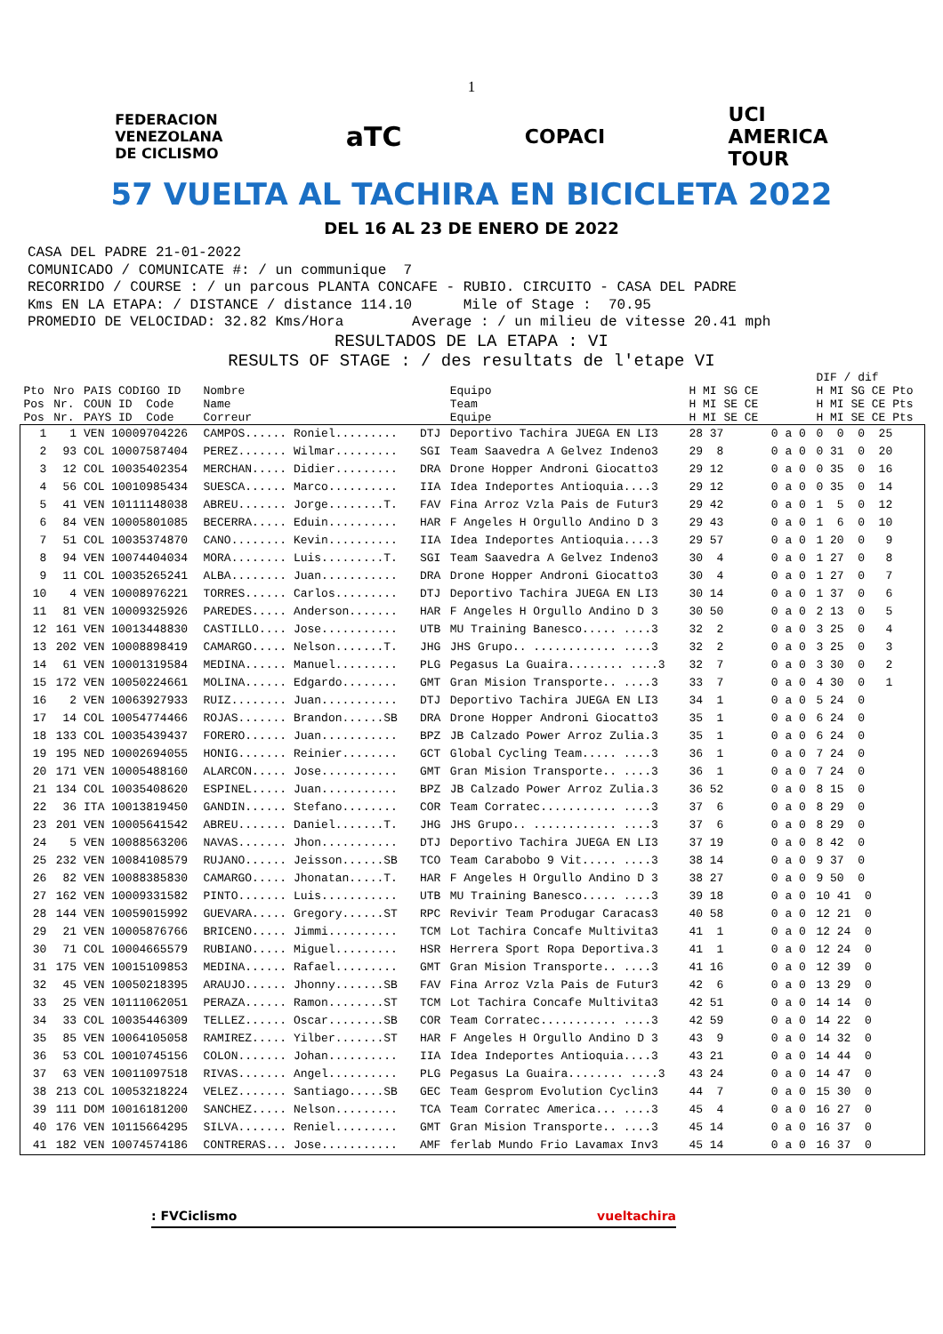1
FEDERACION
VENEZOLANA
DE CICLISMO aTC COPACI UCI
AMERICA
TOUR
57 VUELTA AL TACHIRA EN BICICLETA 2022
DEL 16 AL 23 DE ENERO DE 2022
CASA DEL PADRE 21-01-2022 COMUNICADO / COMUNICATE #: / un communique 7 RECORRIDO / COURSE : / un parcous PLANTA CONCAFE - RUBIO. CIRCUITO - CASA DEL PADRE Kms EN LA ETAPA: / DISTANCE / distance 114.10 Mile of Stage : 70.95 PROMEDIO DE VELOCIDAD: 32.82 Kms/Hora Average : / un milieu de vitesse 20.41 mph
RESULTADOS DE LA ETAPA : VI
RESULTS OF STAGE : / des resultats de l'etape VI
| | | | | | | | | DIF / dif |
| --- | --- | --- | --- | --- | --- | --- | --- | --- |
| Pto | Nro | PAIS CODIGO ID | Nombre | | Equipo | H MI SG CE | | H MI SG CE Pto |
| Pos | Nr. | COUN ID Code | Name | | Team | H MI SE CE | | H MI SE CE Pts |
| Pos | Nr. | PAYS ID Code | Correur | | Equipe | H MI SE CE | | H MI SE CE Pts |
| 1 | 1 | VEN 10009704226 | CAMPOS...... Roniel......... | DTJ | Deportivo Tachira JUEGA EN LI3 | 28 37 | 0 a 0 | 0 0 0 25 |
| 2 | 93 | COL 10007587404 | PEREZ....... Wilmar......... | SGI | Team Saavedra A Gelvez Indeno3 | 29 8 | 0 a 0 | 0 31 0 20 |
| 3 | 12 | COL 10035402354 | MERCHAN..... Didier......... | DRA | Drone Hopper Androni Giocatto3 | 29 12 | 0 a 0 | 0 35 0 16 |
| 4 | 56 | COL 10010985434 | SUESCA...... Marco.......... | IIA | Idea Indeportes Antioquia....3 | 29 12 | 0 a 0 | 0 35 0 14 |
| 5 | 41 | VEN 10111148038 | ABREU....... Jorge........T. | FAV | Fina Arroz Vzla Pais de Futur3 | 29 42 | 0 a 0 | 1 5 0 12 |
| 6 | 84 | VEN 10005801085 | BECERRA..... Eduin.......... | HAR | F Angeles H Orgullo Andino D 3 | 29 43 | 0 a 0 | 1 6 0 10 |
| 7 | 51 | COL 10035374870 | CANO........ Kevin.......... | IIA | Idea Indeportes Antioquia....3 | 29 57 | 0 a 0 | 1 20 0 9 |
| 8 | 94 | VEN 10074404034 | MORA........ Luis.........T. | SGI | Team Saavedra A Gelvez Indeno3 | 30 4 | 0 a 0 | 1 27 0 8 |
| 9 | 11 | COL 10035265241 | ALBA........ Juan........... | DRA | Drone Hopper Androni Giocatto3 | 30 4 | 0 a 0 | 1 27 0 7 |
| 10 | 4 | VEN 10008976221 | TORRES...... Carlos......... | DTJ | Deportivo Tachira JUEGA EN LI3 | 30 14 | 0 a 0 | 1 37 0 6 |
| 11 | 81 | VEN 10009325926 | PAREDES..... Anderson....... | HAR | F Angeles H Orgullo Andino D 3 | 30 50 | 0 a 0 | 2 13 0 5 |
| 12 | 161 | VEN 10013448830 | CASTILLO.... Jose........... | UTB | MU Training Banesco..... ....3 | 32 2 | 0 a 0 | 3 25 0 4 |
| 13 | 202 | VEN 10008898419 | CAMARGO..... Nelson.......T. | JHG | JHS Grupo.. ............ ....3 | 32 2 | 0 a 0 | 3 25 0 3 |
| 14 | 61 | VEN 10001319584 | MEDINA...... Manuel......... | PLG | Pegasus La Guaira........ ....3 | 32 7 | 0 a 0 | 3 30 0 2 |
| 15 | 172 | VEN 10050224661 | MOLINA...... Edgardo........ | GMT | Gran Mision Transporte.. ....3 | 33 7 | 0 a 0 | 4 30 0 1 |
| 16 | 2 | VEN 10063927933 | RUIZ........ Juan........... | DTJ | Deportivo Tachira JUEGA EN LI3 | 34 1 | 0 a 0 | 5 24 0 |
| 17 | 14 | COL 10054774466 | ROJAS....... Brandon......SB | DRA | Drone Hopper Androni Giocatto3 | 35 1 | 0 a 0 | 6 24 0 |
| 18 | 133 | COL 10035439437 | FORERO...... Juan........... | BPZ | JB Calzado Power Arroz Zulia.3 | 35 1 | 0 a 0 | 6 24 0 |
| 19 | 195 | NED 10002694055 | HONIG....... Reinier........ | GCT | Global Cycling Team..... ....3 | 36 1 | 0 a 0 | 7 24 0 |
| 20 | 171 | VEN 10005488160 | ALARCON..... Jose........... | GMT | Gran Mision Transporte.. ....3 | 36 1 | 0 a 0 | 7 24 0 |
| 21 | 134 | COL 10035408620 | ESPINEL..... Juan........... | BPZ | JB Calzado Power Arroz Zulia.3 | 36 52 | 0 a 0 | 8 15 0 |
| 22 | 36 | ITA 10013819450 | GANDIN...... Stefano........ | COR | Team Corratec........... ....3 | 37 6 | 0 a 0 | 8 29 0 |
| 23 | 201 | VEN 10005641542 | ABREU....... Daniel.......T. | JHG | JHS Grupo.. ............ ....3 | 37 6 | 0 a 0 | 8 29 0 |
| 24 | 5 | VEN 10088563206 | NAVAS....... Jhon........... | DTJ | Deportivo Tachira JUEGA EN LI3 | 37 19 | 0 a 0 | 8 42 0 |
| 25 | 232 | VEN 10084108579 | RUJANO...... Jeisson......SB | TCO | Team Carabobo 9 Vit..... ....3 | 38 14 | 0 a 0 | 9 37 0 |
| 26 | 82 | VEN 10088385830 | CAMARGO..... Jhonatan.....T. | HAR | F Angeles H Orgullo Andino D 3 | 38 27 | 0 a 0 | 9 50 0 |
| 27 | 162 | VEN 10009331582 | PINTO....... Luis........... | UTB | MU Training Banesco..... ....3 | 39 18 | 0 a 0 | 10 41 0 |
| 28 | 144 | VEN 10059015992 | GUEVARA..... Gregory......ST | RPC | Revivir Team Produgar Caracas3 | 40 58 | 0 a 0 | 12 21 0 |
| 29 | 21 | VEN 10005876766 | BRICENO..... Jimmi.......... | TCM | Lot Tachira Concafe Multivita3 | 41 1 | 0 a 0 | 12 24 0 |
| 30 | 71 | COL 10004665579 | RUBIANO..... Miguel......... | HSR | Herrera Sport Ropa Deportiva.3 | 41 1 | 0 a 0 | 12 24 0 |
| 31 | 175 | VEN 10015109853 | MEDINA...... Rafael......... | GMT | Gran Mision Transporte.. ....3 | 41 16 | 0 a 0 | 12 39 0 |
| 32 | 45 | VEN 10050218395 | ARAUJO...... Jhonny.......SB | FAV | Fina Arroz Vzla Pais de Futur3 | 42 6 | 0 a 0 | 13 29 0 |
| 33 | 25 | VEN 10111062051 | PERAZA...... Ramon........ST | TCM | Lot Tachira Concafe Multivita3 | 42 51 | 0 a 0 | 14 14 0 |
| 34 | 33 | COL 10035446309 | TELLEZ...... Oscar........SB | COR | Team Corratec........... ....3 | 42 59 | 0 a 0 | 14 22 0 |
| 35 | 85 | VEN 10064105058 | RAMIREZ..... Yilber.......ST | HAR | F Angeles H Orgullo Andino D 3 | 43 9 | 0 a 0 | 14 32 0 |
| 36 | 53 | COL 10010745156 | COLON....... Johan.......... | IIA | Idea Indeportes Antioquia....3 | 43 21 | 0 a 0 | 14 44 0 |
| 37 | 63 | VEN 10011097518 | RIVAS....... Angel.......... | PLG | Pegasus La Guaira........ ....3 | 43 24 | 0 a 0 | 14 47 0 |
| 38 | 213 | COL 10053218224 | VELEZ....... Santiago.....SB | GEC | Team Gesprom Evolution Cyclin3 | 44 7 | 0 a 0 | 15 30 0 |
| 39 | 111 | DOM 10016181200 | SANCHEZ..... Nelson......... | TCA | Team Corratec America... ....3 | 45 4 | 0 a 0 | 16 27 0 |
| 40 | 176 | VEN 10115664295 | SILVA....... Reniel......... | GMT | Gran Mision Transporte.. ....3 | 45 14 | 0 a 0 | 16 37 0 |
| 41 | 182 | VEN 10074574186 | CONTRERAS... Jose........... | AMF | ferlab Mundo Frio Lavamax Inv3 | 45 14 | 0 a 0 | 16 37 0 |
: FVCiclismo vueltachira